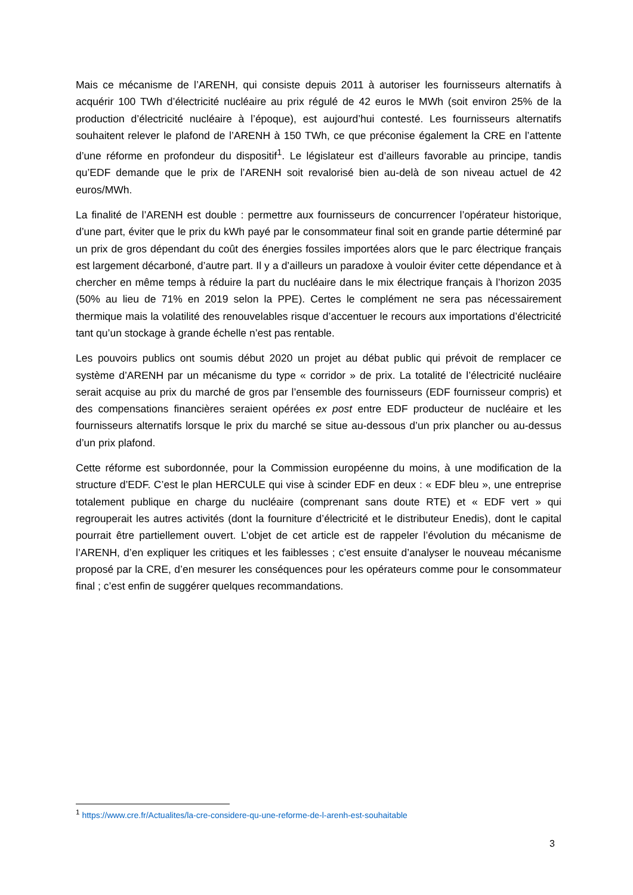Mais ce mécanisme de l’ARENH, qui consiste depuis 2011 à autoriser les fournisseurs alternatifs à acquérir 100 TWh d’électricité nucléaire au prix régulé de 42 euros le MWh (soit environ 25% de la production d’électricité nucléaire à l’époque), est aujourd’hui contesté. Les fournisseurs alternatifs souhaitent relever le plafond de l’ARENH à 150 TWh, ce que préconise également la CRE en l’attente d’une réforme en profondeur du dispositif<sup>1</sup>. Le législateur est d’ailleurs favorable au principe, tandis qu’EDF demande que le prix de l’ARENH soit revalorisé bien au-delà de son niveau actuel de 42 euros/MWh.
La finalité de l’ARENH est double : permettre aux fournisseurs de concurrencer l’opérateur historique, d’une part, éviter que le prix du kWh payé par le consommateur final soit en grande partie déterminé par un prix de gros dépendant du coût des énergies fossiles importées alors que le parc électrique français est largement décarboné, d’autre part. Il y a d’ailleurs un paradoxe à vouloir éviter cette dépendance et à chercher en même temps à réduire la part du nucléaire dans le mix électrique français à l’horizon 2035 (50% au lieu de 71% en 2019 selon la PPE). Certes le complément ne sera pas nécessairement thermique mais la volatilité des renouvelables risque d’accentuer le recours aux importations d’électricité tant qu’un stockage à grande échelle n’est pas rentable.
Les pouvoirs publics ont soumis début 2020 un projet au débat public qui prévoit de remplacer ce système d’ARENH par un mécanisme du type « corridor » de prix. La totalité de l’électricité nucléaire serait acquise au prix du marché de gros par l’ensemble des fournisseurs (EDF fournisseur compris) et des compensations financières seraient opérées ex post entre EDF producteur de nucléaire et les fournisseurs alternatifs lorsque le prix du marché se situe au-dessous d’un prix plancher ou au-dessus d’un prix plafond.
Cette réforme est subordonnée, pour la Commission européenne du moins, à une modification de la structure d’EDF. C’est le plan HERCULE qui vise à scinder EDF en deux : « EDF bleu », une entreprise totalement publique en charge du nucléaire (comprenant sans doute RTE) et « EDF vert » qui regrouperait les autres activités (dont la fourniture d’électricité et le distributeur Enedis), dont le capital pourrait être partiellement ouvert. L’objet de cet article est de rappeler l’évolution du mécanisme de l’ARENH, d’en expliquer les critiques et les faiblesses ; c’est ensuite d’analyser le nouveau mécanisme proposé par la CRE, d’en mesurer les conséquences pour les opérateurs comme pour le consommateur final ; c’est enfin de suggérer quelques recommandations.
<sup>1</sup> https://www.cre.fr/Actualites/la-cre-considere-qu-une-reforme-de-l-arenh-est-souhaitable
3